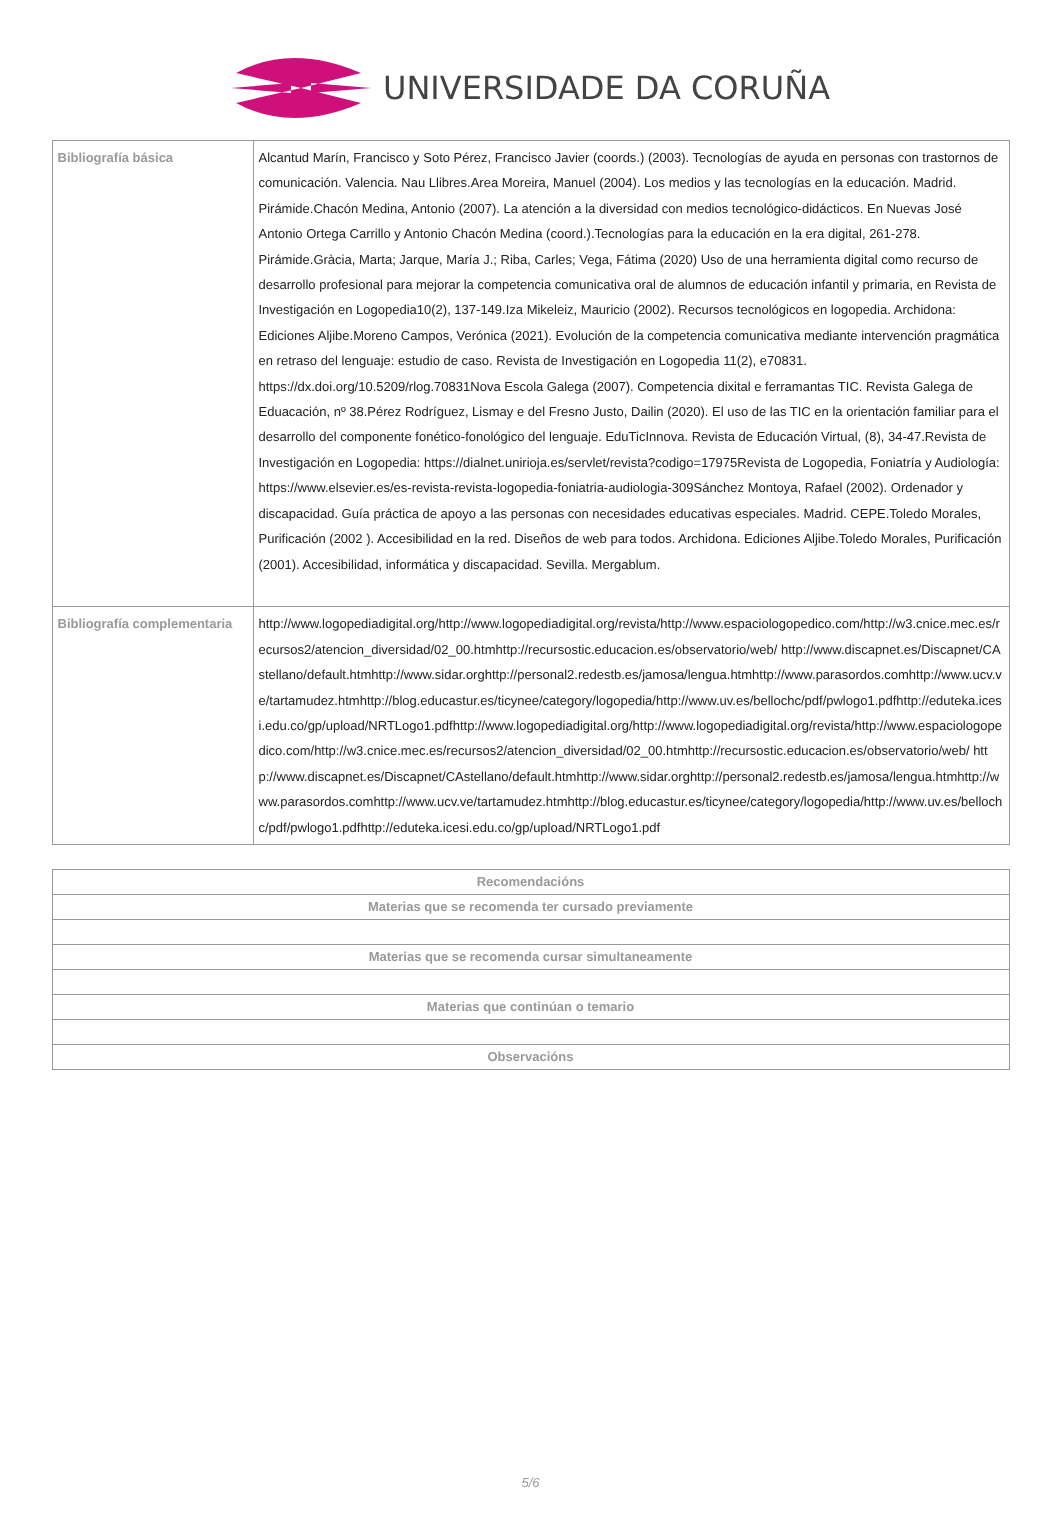UNIVERSIDADE DA CORUÑA
| Bibliografía básica | Alcantud Marín, Francisco y Soto Pérez, Francisco Javier (coords.) (2003). Tecnologías de ayuda en personas con trastornos de comunicación. Valencia. Nau Llibres.Area Moreira, Manuel (2004). Los medios y las tecnologías en la educación. Madrid. Pirámide.Chacón Medina, Antonio (2007). La atención a la diversidad con medios tecnológico-didácticos. En Nuevas José Antonio Ortega Carrillo y Antonio Chacón Medina (coord.).Tecnologías para la educación en la era digital, 261-278. Pirámide.Gràcia, Marta; Jarque, María J.; Riba, Carles; Vega, Fátima (2020) Uso de una herramienta digital como recurso de desarrollo profesional para mejorar la competencia comunicativa oral de alumnos de educación infantil y primaria, en Revista de Investigación en Logopedia10(2), 137-149.Iza Mikeleiz, Mauricio (2002). Recursos tecnológicos en logopedia. Archidona: Ediciones Aljibe.Moreno Campos, Verónica (2021). Evolución de la competencia comunicativa mediante intervención pragmática en retraso del lenguaje: estudio de caso. Revista de Investigación en Logopedia 11(2), e70831. https://dx.doi.org/10.5209/rlog.70831Nova Escola Galega (2007). Competencia dixital e ferramantas TIC. Revista Galega de Eduacación, nº 38.Pérez Rodríguez, Lismay e del Fresno Justo, Dailin (2020). El uso de las TIC en la orientación familiar para el desarrollo del componente fonético-fonológico del lenguaje. EduTicInnova. Revista de Educación Virtual, (8), 34-47.Revista de Investigación en Logopedia: https://dialnet.unirioja.es/servlet/revista?codigo=17975Revista de Logopedia, Foniatría y Audiología: https://www.elsevier.es/es-revista-revista-logopedia-foniatria-audiologia-309Sánchez Montoya, Rafael (2002). Ordenador y discapacidad. Guía práctica de apoyo a las personas con necesidades educativas especiales. Madrid. CEPE.Toledo Morales, Purificación (2002 ). Accesibilidad en la red. Diseños de web para todos. Archidona. Ediciones Aljibe.Toledo Morales, Purificación (2001). Accesibilidad, informática y discapacidad. Sevilla. Mergablum. |
| Bibliografía complementaria | http://www.logopediadigital.org/http://www.logopediadigital.org/revista/http://www.espaciologopedico.com/http://w3.cnice.mec.es/recursos2/atencion_diversidad/02_00.htmhttp://recursostic.educacion.es/observatorio/web/ http://www.discapnet.es/Discapnet/CAstellano/default.htmhttp://www.sidar.orghttp://personal2.redestb.es/jamosa/lengua.htmhttp://www.parasordos.comhttp://www.ucv.ve/tartamudez.htmhttp://blog.educastur.es/ticynee/category/logopedia/http://www.uv.es/bellochc/pdf/pwlogo1.pdfhttp://eduteka.icesi.edu.co/gp/upload/NRTLogo1.pdfhttp://www.logopediadigital.org/http://www.logopediadigital.org/revista/http://www.espaciologopedico.com/http://w3.cnice.mec.es/recursos2/atencion_diversidad/02_00.htmhttp://recursostic.educacion.es/observatorio/web/ http://www.discapnet.es/Discapnet/CAstellano/default.htmhttp://www.sidar.orghttp://personal2.redestb.es/jamosa/lengua.htmhttp://www.parasordos.comhttp://www.ucv.ve/tartamudez.htmhttp://blog.educastur.es/ticynee/category/logopedia/http://www.uv.es/bellochc/pdf/pwlogo1.pdfhttp://eduteka.icesi.edu.co/gp/upload/NRTLogo1.pdf |
| Recomendacións |
| --- |
| Materias que se recomenda ter cursado previamente |
| Materias que se recomenda cursar simultaneamente |
| Materias que continúan o temario |
| Observacións |
5/6